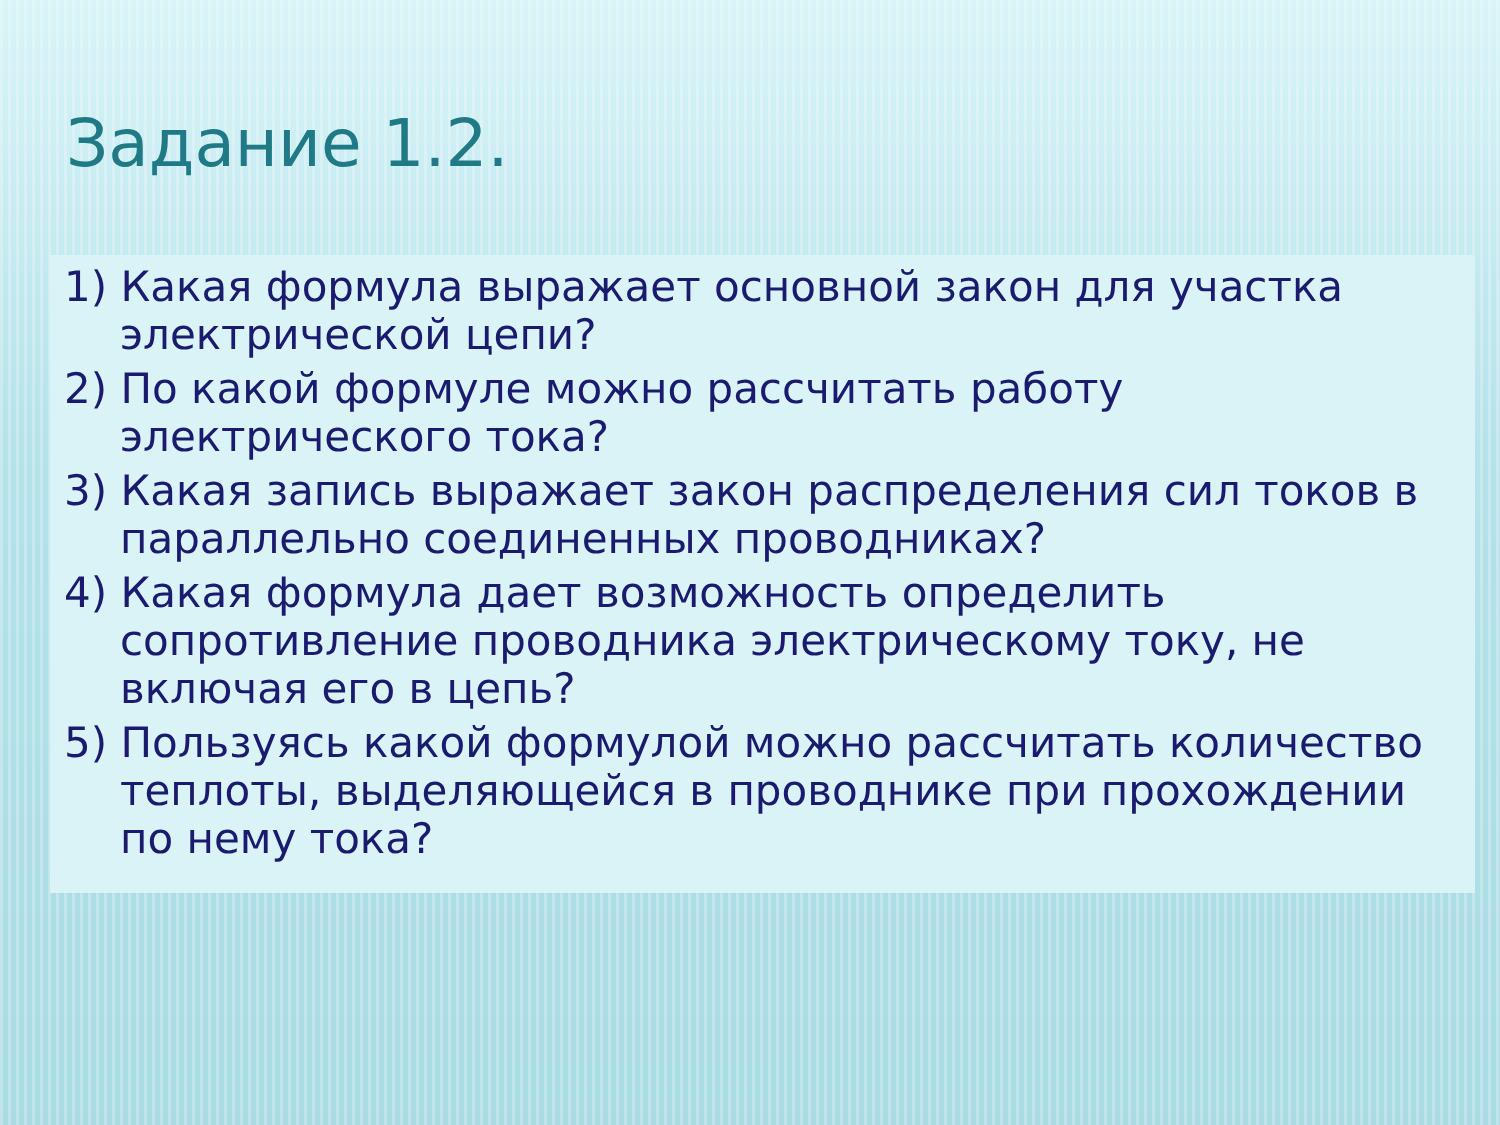Задание 1.2.
1) Какая формула выражает основной закон для участка электрической цепи?
2) По какой формуле можно рассчитать работу электрического тока?
3) Какая запись выражает закон распределения сил токов в параллельно соединенных проводниках?
4) Какая формула дает возможность определить сопротивление проводника электрическому току, не включая его в цепь?
5) Пользуясь какой формулой можно рассчитать количество теплоты, выделяющейся в проводнике при прохождении по нему тока?